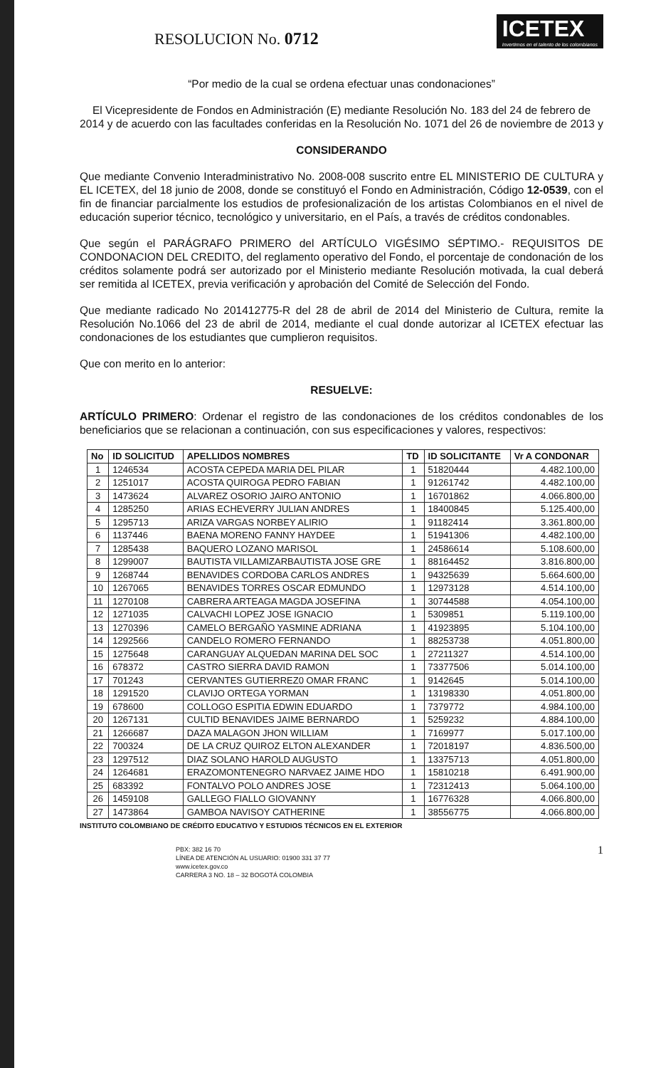RESOLUCION No. 0712
ICETEX
Invertimos en el talento de los colombianos
“Por medio de la cual se ordena efectuar unas condonaciones”
El Vicepresidente de Fondos en Administración (E) mediante Resolución No. 183 del 24 de febrero de 2014 y de acuerdo con las facultades conferidas en la Resolución No. 1071 del 26 de noviembre de 2013 y
CONSIDERANDO
Que mediante Convenio Interadministrativo No. 2008-008 suscrito entre EL MINISTERIO DE CULTURA y EL ICETEX, del 18 junio de 2008, donde se constituyó el Fondo en Administración, Código 12-0539, con el fin de financiar parcialmente los estudios de profesionalización de los artistas Colombianos en el nivel de educación superior técnico, tecnológico y universitario, en el País, a través de créditos condonables.
Que según el PARÁGRAFO PRIMERO del ARTÍCULO VIGÉSIMO SÉPTIMO.- REQUISITOS DE CONDONACION DEL CREDITO, del reglamento operativo del Fondo, el porcentaje de condonación de los créditos solamente podrá ser autorizado por el Ministerio mediante Resolución motivada, la cual deberá ser remitida al ICETEX, previa verificación y aprobación del Comité de Selección del Fondo.
Que mediante radicado No 201412775-R del 28 de abril de 2014 del Ministerio de Cultura, remite la Resolución No.1066 del 23 de abril de 2014, mediante el cual donde autorizar al ICETEX efectuar las condonaciones de los estudiantes que cumplieron requisitos.
Que con merito en lo anterior:
RESUELVE:
ARTÍCULO PRIMERO: Ordenar el registro de las condonaciones de los créditos condonables de los beneficiarios que se relacionan a continuación, con sus especificaciones y valores, respectivos:
| No | ID SOLICITUD | APELLIDOS NOMBRES | TD | ID SOLICITANTE | Vr A CONDONAR |
| --- | --- | --- | --- | --- | --- |
| 1 | 1246534 | ACOSTA CEPEDA MARIA DEL PILAR | 1 | 51820444 | 4.482.100,00 |
| 2 | 1251017 | ACOSTA QUIROGA PEDRO FABIAN | 1 | 91261742 | 4.482.100,00 |
| 3 | 1473624 | ALVAREZ OSORIO JAIRO ANTONIO | 1 | 16701862 | 4.066.800,00 |
| 4 | 1285250 | ARIAS ECHEVERRY JULIAN ANDRES | 1 | 18400845 | 5.125.400,00 |
| 5 | 1295713 | ARIZA VARGAS NORBEY ALIRIO | 1 | 91182414 | 3.361.800,00 |
| 6 | 1137446 | BAENA MORENO FANNY HAYDEE | 1 | 51941306 | 4.482.100,00 |
| 7 | 1285438 | BAQUERO LOZANO MARISOL | 1 | 24586614 | 5.108.600,00 |
| 8 | 1299007 | BAUTISTA VILLAMIZARBAUTISTA JOSE GRE | 1 | 88164452 | 3.816.800,00 |
| 9 | 1268744 | BENAVIDES CORDOBA CARLOS ANDRES | 1 | 94325639 | 5.664.600,00 |
| 10 | 1267065 | BENAVIDES TORRES OSCAR EDMUNDO | 1 | 12973128 | 4.514.100,00 |
| 11 | 1270108 | CABRERA ARTEAGA MAGDA JOSEFINA | 1 | 30744588 | 4.054.100,00 |
| 12 | 1271035 | CALVACHI LOPEZ JOSE IGNACIO | 1 | 5309851 | 5.119.100,00 |
| 13 | 1270396 | CAMELO BERGAÑO YASMINE ADRIANA | 1 | 41923895 | 5.104.100,00 |
| 14 | 1292566 | CANDELO ROMERO FERNANDO | 1 | 88253738 | 4.051.800,00 |
| 15 | 1275648 | CARANGUAY ALQUEDAN MARINA DEL SOC | 1 | 27211327 | 4.514.100,00 |
| 16 | 678372 | CASTRO SIERRA DAVID RAMON | 1 | 73377506 | 5.014.100,00 |
| 17 | 701243 | CERVANTES GUTIERREZ0 OMAR FRANC | 1 | 9142645 | 5.014.100,00 |
| 18 | 1291520 | CLAVIJO ORTEGA YORMAN | 1 | 13198330 | 4.051.800,00 |
| 19 | 678600 | COLLOGO ESPITIA EDWIN EDUARDO | 1 | 7379772 | 4.984.100,00 |
| 20 | 1267131 | CULTID BENAVIDES JAIME BERNARDO | 1 | 5259232 | 4.884.100,00 |
| 21 | 1266687 | DAZA MALAGON JHON WILLIAM | 1 | 7169977 | 5.017.100,00 |
| 22 | 700324 | DE LA CRUZ QUIROZ ELTON ALEXANDER | 1 | 72018197 | 4.836.500,00 |
| 23 | 1297512 | DIAZ SOLANO HAROLD AUGUSTO | 1 | 13375713 | 4.051.800,00 |
| 24 | 1264681 | ERAZOMONTENEGRO NARVAEZ JAIME HDO | 1 | 15810218 | 6.491.900,00 |
| 25 | 683392 | FONTALVO POLO ANDRES JOSE | 1 | 72312413 | 5.064.100,00 |
| 26 | 1459108 | GALLEGO FIALLO GIOVANNY | 1 | 16776328 | 4.066.800,00 |
| 27 | 1473864 | GAMBOA NAVISOY CATHERINE | 1 | 38556775 | 4.066.800,00 |
INSTITUTO COLOMBIANO DE CRÉDITO EDUCATIVO Y ESTUDIOS TÉCNICOS EN EL EXTERIOR
PBX: 382 16 70
LÍNEA DE ATENCIÓN AL USUARIO: 01900 331 37 77
www.icetex.gov.co
CARRERA 3 NO. 18 – 32 BOGOTÁ COLOMBIA
1